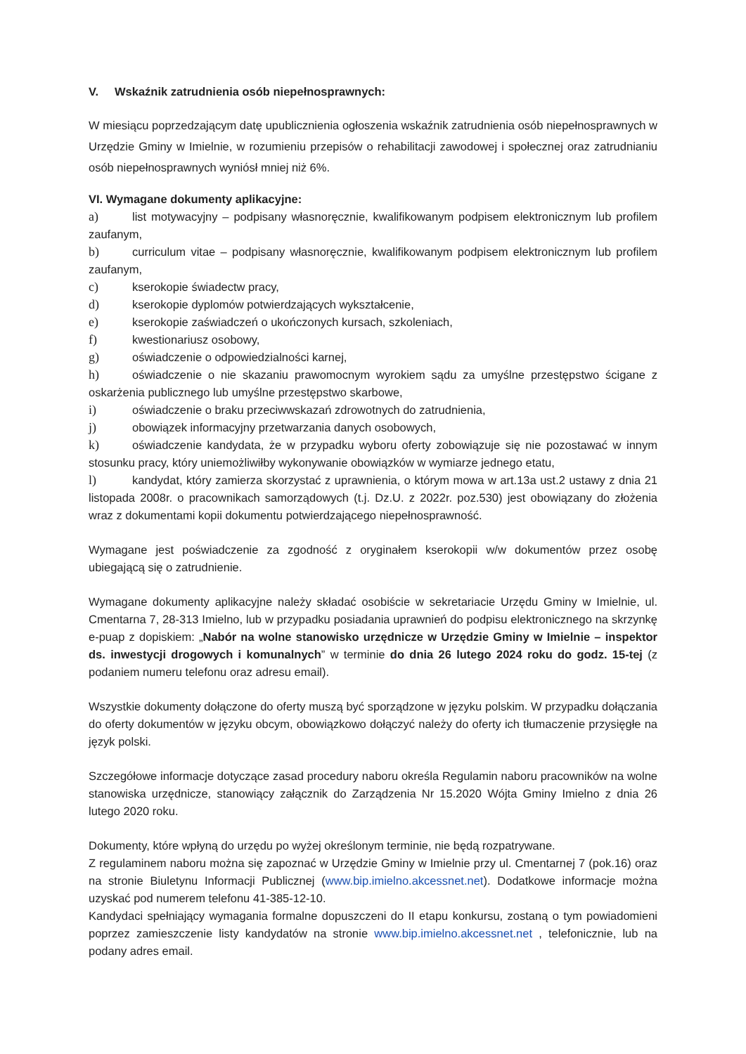V. Wskaźnik zatrudnienia osób niepełnosprawnych:
W miesiącu poprzedzającym datę upublicznienia ogłoszenia wskaźnik zatrudnienia osób niepełnosprawnych w Urzędzie Gminy w Imielnie, w rozumieniu przepisów o rehabilitacji zawodowej i społecznej oraz zatrudnianiu osób niepełnosprawnych wyniósł mniej niż 6%.
VI. Wymagane dokumenty aplikacyjne:
a) list motywacyjny – podpisany własnoręcznie, kwalifikowanym podpisem elektronicznym lub profilem zaufanym,
b) curriculum vitae – podpisany własnoręcznie, kwalifikowanym podpisem elektronicznym lub profilem zaufanym,
c) kserokopie świadectw pracy,
d) kserokopie dyplomów potwierdzających wykształcenie,
e) kserokopie zaświadczeń o ukończonych kursach, szkoleniach,
f) kwestionariusz osobowy,
g) oświadczenie o odpowiedzialności karnej,
h) oświadczenie o nie skazaniu prawomocnym wyrokiem sądu za umyślne przestępstwo ścigane z oskarżenia publicznego lub umyślne przestępstwo skarbowe,
i) oświadczenie o braku przeciwwskazań zdrowotnych do zatrudnienia,
j) obowiązek informacyjny przetwarzania danych osobowych,
k) oświadczenie kandydata, że w przypadku wyboru oferty zobowiązuje się nie pozostawać w innym stosunku pracy, który uniemożliwiłby wykonywanie obowiązków w wymiarze jednego etatu,
l) kandydat, który zamierza skorzystać z uprawnienia, o którym mowa w art.13a ust.2 ustawy z dnia 21 listopada 2008r. o pracownikach samorządowych (t.j. Dz.U. z 2022r. poz.530) jest obowiązany do złożenia wraz z dokumentami kopii dokumentu potwierdzającego niepełnosprawność.
Wymagane jest poświadczenie za zgodność z oryginałem kserokopii w/w dokumentów przez osobę ubiegającą się o zatrudnienie.
Wymagane dokumenty aplikacyjne należy składać osobiście w sekretariacie Urzędu Gminy w Imielnie, ul. Cmentarna 7, 28-313 Imielno, lub w przypadku posiadania uprawnień do podpisu elektronicznego na skrzynkę e-puap z dopiskiem: „Nabór na wolne stanowisko urzędnicze w Urzędzie Gminy w Imielnie – inspektor ds. inwestycji drogowych i komunalnych” w terminie do dnia 26 lutego 2024 roku do godz. 15-tej (z podaniem numeru telefonu oraz adresu email).
Wszystkie dokumenty dołączone do oferty muszą być sporządzone w języku polskim. W przypadku dołączania do oferty dokumentów w języku obcym, obowiązkowo dołączyć należy do oferty ich tłumaczenie przysięgłe na język polski.
Szczegółowe informacje dotyczące zasad procedury naboru określa Regulamin naboru pracowników na wolne stanowiska urzędnicze, stanowiący załącznik do Zarządzenia Nr 15.2020 Wójta Gminy Imielno z dnia 26 lutego 2020 roku.
Dokumenty, które wpłyną do urzędu po wyżej określonym terminie, nie będą rozpatrywane.
Z regulaminem naboru można się zapoznać w Urzędzie Gminy w Imielnie przy ul. Cmentarnej 7 (pok.16) oraz na stronie Biuletynu Informacji Publicznej (www.bip.imielno.akcessnet.net). Dodatkowe informacje można uzyskać pod numerem telefonu 41-385-12-10.
Kandydaci spełniający wymagania formalne dopuszczeni do II etapu konkursu, zostaną o tym powiadomieni poprzez zamieszczenie listy kandydatów na stronie www.bip.imielno.akcessnet.net , telefonicznie, lub na podany adres email.